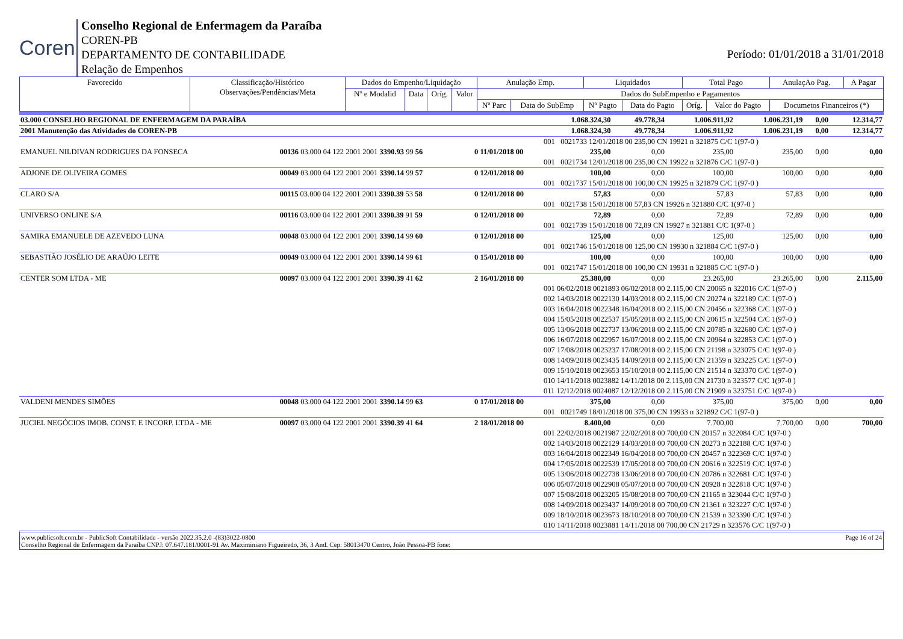Coren
Conselho Regional de Enfermagem da Paraíba
COREN-PB
DEPARTAMENTO DE CONTABILIDADE
Relação de Empenhos
Período: 01/01/2018 a 31/01/2018
| Favorecido | Classificação/Histórico Observações/Pendências/Meta | Dados do Empenho/Liquidação | | | | Anulação Emp. | | Liquidados | | Total Pago | | AnulaçAo Pag. | A Pagar |
| | | Nº e Modalid | Data | Oríg. | Valor | Dados do SubEmpenho e Pagamentos | | | | | | | |
| | | | | | | Nº Parc | Data do SubEmp | Nº Pagto | Data do Pagto | Oríg. | Valor do Pagto | Documetos Financeiros (*) | |
| 03.000 CONSELHO REGIONAL DE ENFERMAGEM DA PARAÍBA | | | 1.068.324,30 | 49.778,34 | 1.006.911,92 | 1.006.231,19 | 0,00 | 12.314,77 |
| 2001 Manutenção das Atividades do COREN-PB | | | 1.068.324,30 | 49.778,34 | 1.006.911,92 | 1.006.231,19 | 0,00 | 12.314,77 |
| | | | 001 0021733 12/01/2018 00 235,00 CN 19921 n 321875 C/C 1(97-0 ) | | | | | |
| EMANUEL NILDIVAN RODRIGUES DA FONSECA | 00136 03.000 04 122 2001 2001 3390.93 99 56 | 0 11/01/2018 00 | 235,00 | 0,00 | 235,00 | 235,00 | 0,00 | 0,00 |
| | | | 001 0021734 12/01/2018 00 235,00 CN 19922 n 321876 C/C 1(97-0 ) | | | | | |
| ADJONE DE OLIVEIRA GOMES | 00049 03.000 04 122 2001 2001 3390.14 99 57 | 0 12/01/2018 00 | 100,00 | 0,00 | 100,00 | 100,00 | 0,00 | 0,00 |
| | | | 001 0021737 15/01/2018 00 100,00 CN 19925 n 321879 C/C 1(97-0 ) | | | | | |
| CLARO S/A | 00115 03.000 04 122 2001 2001 3390.39 53 58 | 0 12/01/2018 00 | 57,83 | 0,00 | 57,83 | 57,83 | 0,00 | 0,00 |
| | | | 001 0021738 15/01/2018 00 57,83 CN 19926 n 321880 C/C 1(97-0 ) | | | | | |
| UNIVERSO ONLINE S/A | 00116 03.000 04 122 2001 2001 3390.39 91 59 | 0 12/01/2018 00 | 72,89 | 0,00 | 72,89 | 72,89 | 0,00 | 0,00 |
| | | | 001 0021739 15/01/2018 00 72,89 CN 19927 n 321881 C/C 1(97-0 ) | | | | | |
| SAMIRA EMANUELE DE AZEVEDO LUNA | 00048 03.000 04 122 2001 2001 3390.14 99 60 | 0 12/01/2018 00 | 125,00 | 0,00 | 125,00 | 125,00 | 0,00 | 0,00 |
| | | | 001 0021746 15/01/2018 00 125,00 CN 19930 n 321884 C/C 1(97-0 ) | | | | | |
| SEBASTIÃO JOSÉLIO DE ARAÚJO LEITE | 00049 03.000 04 122 2001 2001 3390.14 99 61 | 0 15/01/2018 00 | 100,00 | 0,00 | 100,00 | 100,00 | 0,00 | 0,00 |
| | | | 001 0021747 15/01/2018 00 100,00 CN 19931 n 321885 C/C 1(97-0 ) | | | | | |
| CENTER SOM LTDA - ME | 00097 03.000 04 122 2001 2001 3390.39 41 62 | 2 16/01/2018 00 | 25.380,00 | 0,00 | 23.265,00 | 23.265,00 | 0,00 | 2.115,00 |
| | | | 001 06/02/2018 0021893 06/02/2018 00 2.115,00 CN 20065 n 322016 C/C 1(97-0 ) 002 14/03/2018 0022130 14/03/2018 00 2.115,00 CN 20274 n 322189 C/C 1(97-0 ) 003 16/04/2018 0022348 16/04/2018 00 2.115,00 CN 20456 n 322368 C/C 1(97-0 ) 004 15/05/2018 0022537 15/05/2018 00 2.115,00 CN 20615 n 322504 C/C 1(97-0 ) 005 13/06/2018 0022737 13/06/2018 00 2.115,00 CN 20785 n 322680 C/C 1(97-0 ) 006 16/07/2018 0022957 16/07/2018 00 2.115,00 CN 20964 n 322853 C/C 1(97-0 ) 007 17/08/2018 0023237 17/08/2018 00 2.115,00 CN 21198 n 323075 C/C 1(97-0 ) 008 14/09/2018 0023435 14/09/2018 00 2.115,00 CN 21359 n 323225 C/C 1(97-0 ) 009 15/10/2018 0023653 15/10/2018 00 2.115,00 CN 21514 n 323370 C/C 1(97-0 ) 010 14/11/2018 0023882 14/11/2018 00 2.115,00 CN 21730 n 323577 C/C 1(97-0 ) 011 12/12/2018 0024087 12/12/2018 00 2.115,00 CN 21909 n 323751 C/C 1(97-0 ) | | | | | |
| VALDENI MENDES SIMÕES | 00048 03.000 04 122 2001 2001 3390.14 99 63 | 0 17/01/2018 00 | 375,00 | 0,00 | 375,00 | 375,00 | 0,00 | 0,00 |
| | | | 001 0021749 18/01/2018 00 375,00 CN 19933 n 321892 C/C 1(97-0 ) | | | | | |
| JUCIEL NEGÓCIOS IMOB. CONST. E INCORP. LTDA - ME | 00097 03.000 04 122 2001 2001 3390.39 41 64 | 2 18/01/2018 00 | 8.400,00 | 0,00 | 7.700,00 | 7.700,00 | 0,00 | 700,00 |
| | | | 001 22/02/2018 0021987 22/02/2018 00 700,00 CN 20157 n 322084 C/C 1(97-0 ) 002 14/03/2018 0022129 14/03/2018 00 700,00 CN 20273 n 322188 C/C 1(97-0 ) 003 16/04/2018 0022349 16/04/2018 00 700,00 CN 20457 n 322369 C/C 1(97-0 ) 004 17/05/2018 0022539 17/05/2018 00 700,00 CN 20616 n 322519 C/C 1(97-0 ) 005 13/06/2018 0022738 13/06/2018 00 700,00 CN 20786 n 322681 C/C 1(97-0 ) 006 05/07/2018 0022908 05/07/2018 00 700,00 CN 20928 n 322818 C/C 1(97-0 ) 007 15/08/2018 0023205 15/08/2018 00 700,00 CN 21165 n 323044 C/C 1(97-0 ) 008 14/09/2018 0023437 14/09/2018 00 700,00 CN 21361 n 323227 C/C 1(97-0 ) 009 18/10/2018 0023673 18/10/2018 00 700,00 CN 21539 n 323390 C/C 1(97-0 ) 010 14/11/2018 0023881 14/11/2018 00 700,00 CN 21729 n 323576 C/C 1(97-0 ) | | | | | |
www.publicsoft.com.br - PublicSoft Contabilidade - versão 2022.35.2.0 -(83)3022-0800 Page 16 of 24
Conselho Regional de Enfermagem da Paraíba CNPJ: 07.647.181/0001-91 Av. Maximiniano Figueiredo, 36, 3 And. Cep: 58013470 Centro, João Pessoa-PB fone: